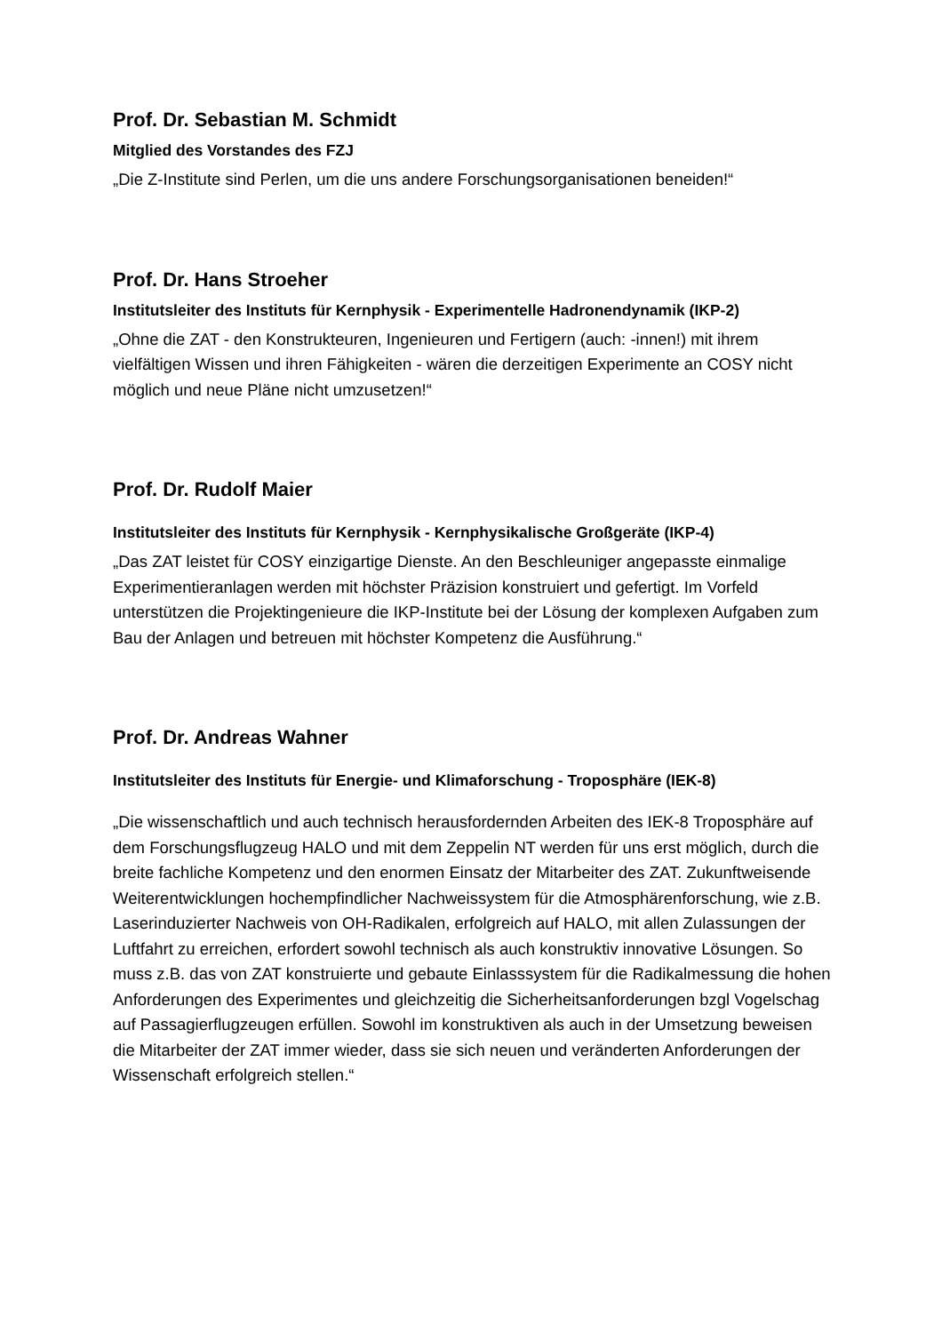Prof. Dr. Sebastian M. Schmidt
Mitglied des Vorstandes des FZJ
„Die Z-Institute sind Perlen, um die uns andere Forschungsorganisationen beneiden!“
Prof. Dr. Hans Stroeher
Institutsleiter des Instituts für Kernphysik - Experimentelle Hadronendynamik (IKP-2)
„Ohne die ZAT - den Konstrukteuren, Ingenieuren und Fertigern (auch: -innen!) mit ihrem vielfältigen Wissen und ihren Fähigkeiten - wären die derzeitigen Experimente an COSY nicht möglich und neue Pläne nicht umzusetzen!“
Prof. Dr. Rudolf Maier
Institutsleiter des Instituts für Kernphysik - Kernphysikalische Großgeräte (IKP-4)
„Das ZAT leistet für COSY einzigartige Dienste. An den Beschleuniger angepasste einmalige Experimentieranlagen werden mit höchster Präzision konstruiert und gefertigt. Im Vorfeld unterstützen die Projektingenieure die IKP-Institute bei der Lösung der komplexen Aufgaben zum Bau der Anlagen und betreuen mit höchster Kompetenz die Ausführung.“
Prof. Dr. Andreas Wahner
Institutsleiter des Instituts für Energie- und Klimaforschung - Troposphäre (IEK-8)
„Die wissenschaftlich und auch technisch herausfordernden Arbeiten des IEK-8 Troposphäre auf dem Forschungsflugzeug HALO und mit dem Zeppelin NT werden für uns erst möglich, durch die breite fachliche Kompetenz und den enormen Einsatz der Mitarbeiter des ZAT. Zukunftweisende Weiterentwicklungen hochempfindlicher Nachweissystem für die Atmosphärenforschung, wie z.B. Laserinduzierter Nachweis von OH-Radikalen, erfolgreich auf HALO, mit allen Zulassungen der Luftfahrt zu erreichen, erfordert sowohl technisch als auch konstruktiv innovative Lösungen. So muss z.B. das von ZAT konstruierte und gebaute Einlasssystem für die Radikalmessung die hohen Anforderungen des Experimentes und gleichzeitig die Sicherheitsanforderungen bzgl Vogelschag auf Passagierflugzeugen erfüllen. Sowohl im konstruktiven als auch in der Umsetzung beweisen die Mitarbeiter der ZAT immer wieder, dass sie sich neuen und veränderten Anforderungen der Wissenschaft erfolgreich stellen.“